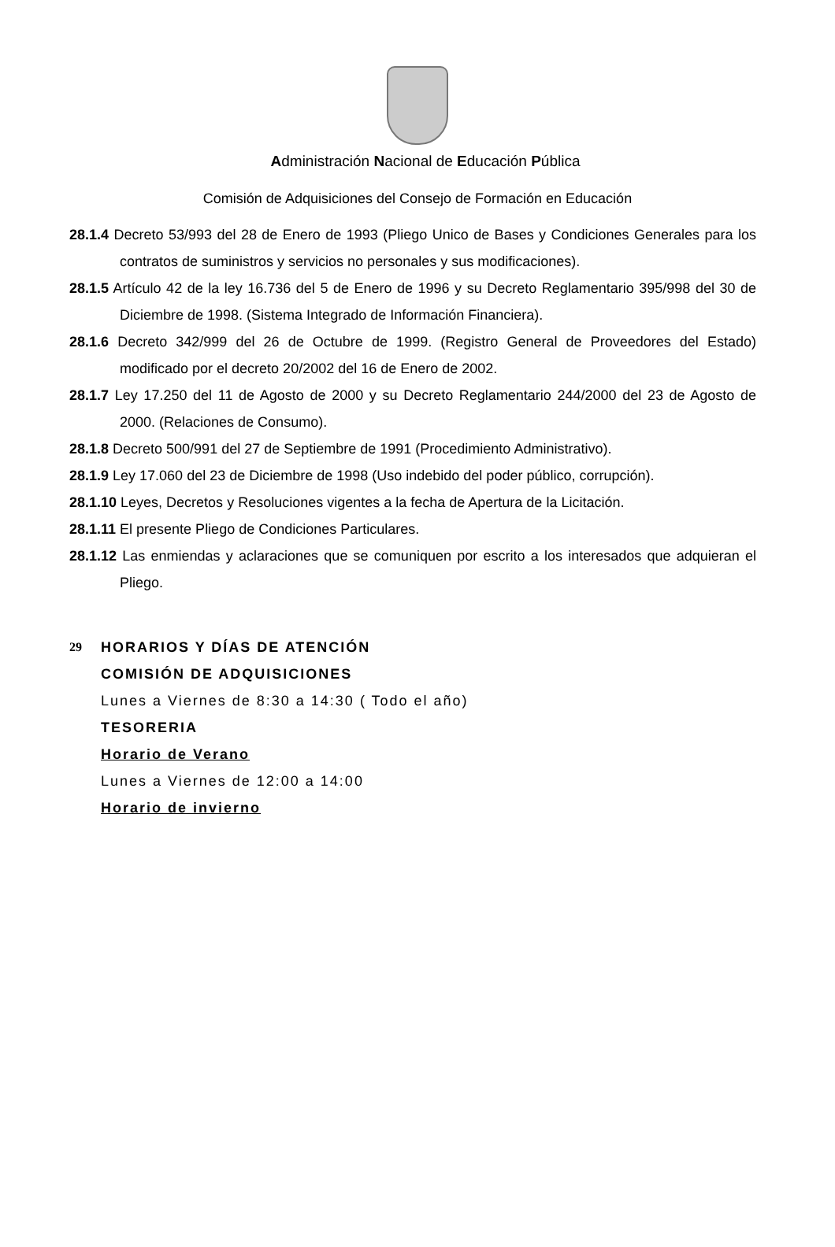Administración Nacional de Educación Pública
Comisión de Adquisiciones del Consejo de Formación en Educación
28.1.4 Decreto 53/993 del 28 de Enero de 1993 (Pliego Unico de Bases y Condiciones Generales para los contratos de suministros y servicios no personales y sus modificaciones).
28.1.5 Artículo 42 de la ley 16.736 del 5 de Enero de 1996 y su Decreto Reglamentario 395/998 del 30 de Diciembre de 1998. (Sistema Integrado de Información Financiera).
28.1.6 Decreto 342/999 del 26 de Octubre de 1999. (Registro General de Proveedores del Estado) modificado por el decreto 20/2002 del 16 de Enero de 2002.
28.1.7 Ley 17.250 del 11 de Agosto de 2000 y su Decreto Reglamentario 244/2000 del 23 de Agosto de 2000. (Relaciones de Consumo).
28.1.8 Decreto 500/991 del 27 de Septiembre de 1991 (Procedimiento Administrativo).
28.1.9 Ley 17.060 del 23 de Diciembre de 1998 (Uso indebido del poder público, corrupción).
28.1.10 Leyes, Decretos y Resoluciones vigentes a la fecha de Apertura de la Licitación.
28.1.11 El presente Pliego de Condiciones Particulares.
28.1.12 Las enmiendas y aclaraciones que se comuniquen por escrito a los interesados que adquieran el Pliego.
29 HORARIOS Y DÍAS DE ATENCIÓN
COMISIÓN DE ADQUISICIONES
Lunes a Viernes de 8:30 a 14:30 ( Todo el año)
TESORERIA
Horario de Verano
Lunes a Viernes de 12:00 a 14:00
Horario de invierno